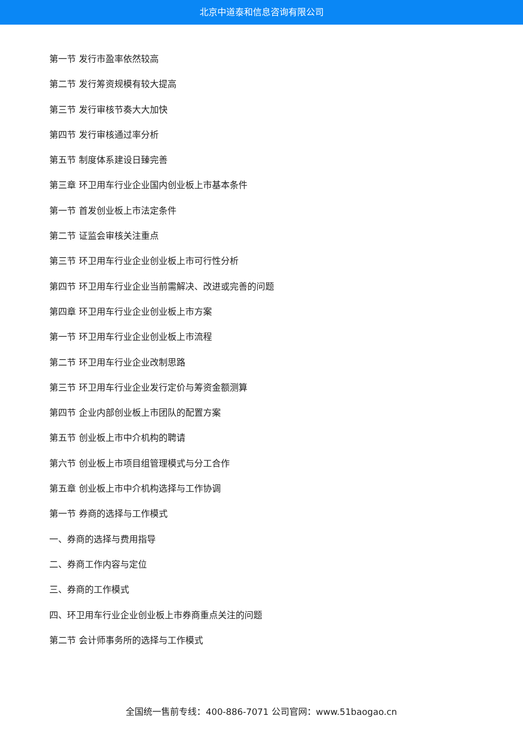北京中道泰和信息咨询有限公司
第一节 发行市盈率依然较高
第二节 发行筹资规模有较大提高
第三节 发行审核节奏大大加快
第四节 发行审核通过率分析
第五节 制度体系建设日臻完善
第三章 环卫用车行业企业国内创业板上市基本条件
第一节 首发创业板上市法定条件
第二节 证监会审核关注重点
第三节 环卫用车行业企业创业板上市可行性分析
第四节 环卫用车行业企业当前需解决、改进或完善的问题
第四章 环卫用车行业企业创业板上市方案
第一节 环卫用车行业企业创业板上市流程
第二节 环卫用车行业企业改制思路
第三节 环卫用车行业企业发行定价与筹资金额测算
第四节 企业内部创业板上市团队的配置方案
第五节 创业板上市中介机构的聘请
第六节 创业板上市项目组管理模式与分工合作
第五章 创业板上市中介机构选择与工作协调
第一节 券商的选择与工作模式
一、券商的选择与费用指导
二、券商工作内容与定位
三、券商的工作模式
四、环卫用车行业企业创业板上市券商重点关注的问题
第二节 会计师事务所的选择与工作模式
全国统一售前专线：400-886-7071 公司官网：www.51baogao.cn